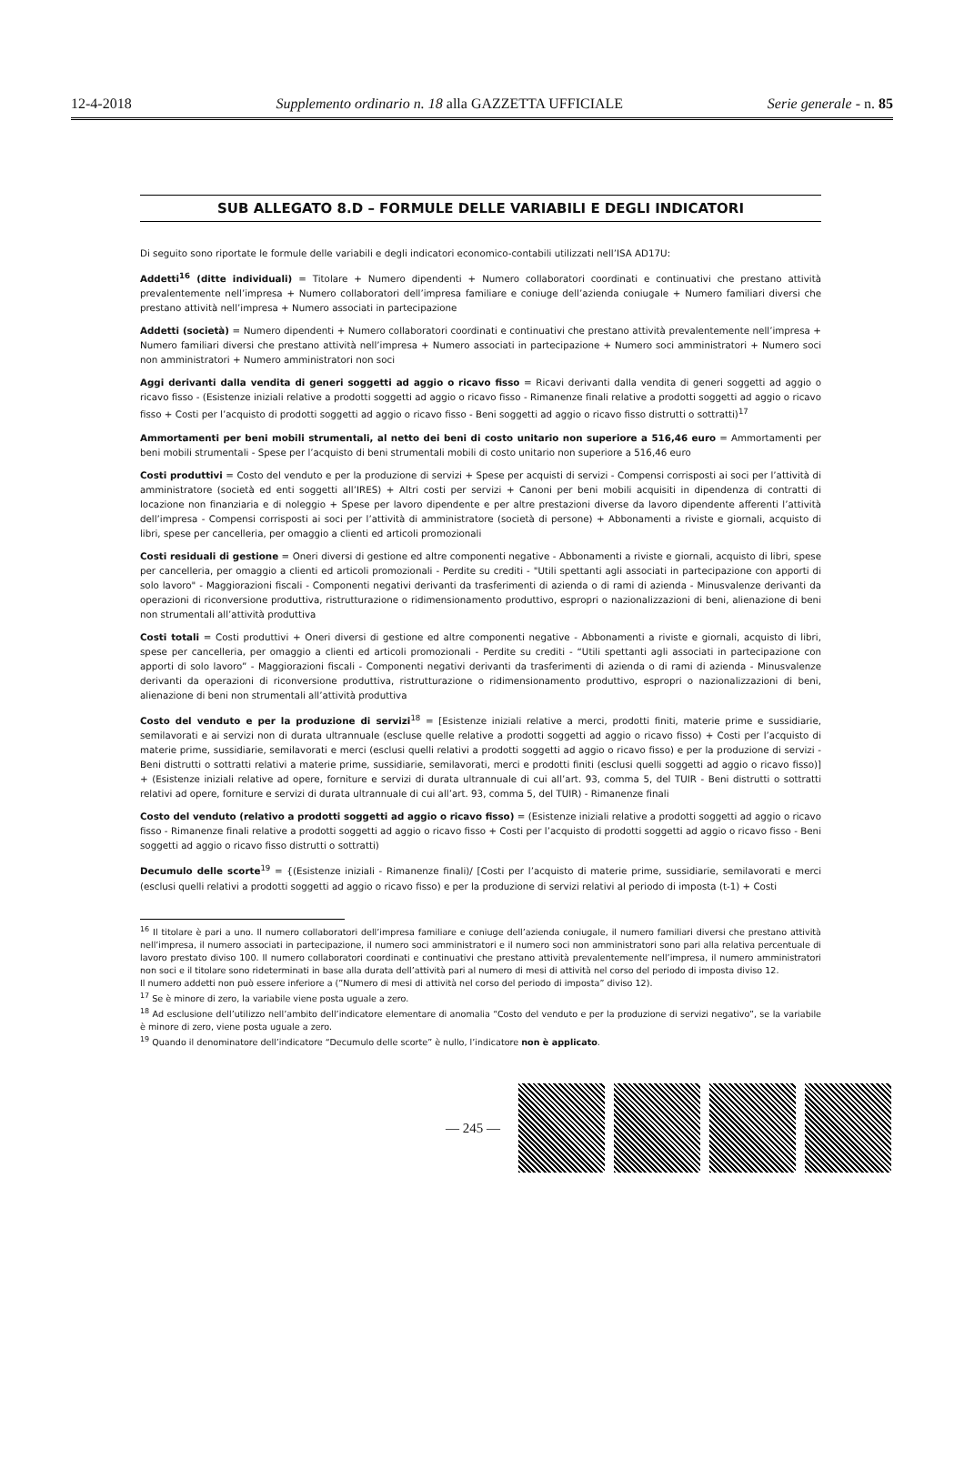12-4-2018 Supplemento ordinario n. 18 alla GAZZETTA UFFICIALE Serie generale - n. 85
SUB ALLEGATO 8.D – FORMULE DELLE VARIABILI E DEGLI INDICATORI
Di seguito sono riportate le formule delle variabili e degli indicatori economico-contabili utilizzati nell’ISA AD17U:
Addetti<sup>16</sup> (ditte individuali) = Titolare + Numero dipendenti + Numero collaboratori coordinati e continuativi che prestano attività prevalentemente nell’impresa + Numero collaboratori dell’impresa familiare e coniuge dell’azienda coniugale + Numero familiari diversi che prestano attività nell’impresa + Numero associati in partecipazione
Addetti (società) = Numero dipendenti + Numero collaboratori coordinati e continuativi che prestano attività prevalentemente nell’impresa + Numero familiari diversi che prestano attività nell’impresa + Numero associati in partecipazione + Numero soci amministratori + Numero soci non amministratori + Numero amministratori non soci
Aggi derivanti dalla vendita di generi soggetti ad aggio o ricavo fisso = Ricavi derivanti dalla vendita di generi soggetti ad aggio o ricavo fisso - (Esistenze iniziali relative a prodotti soggetti ad aggio o ricavo fisso - Rimanenze finali relative a prodotti soggetti ad aggio o ricavo fisso + Costi per l’acquisto di prodotti soggetti ad aggio o ricavo fisso - Beni soggetti ad aggio o ricavo fisso distrutti o sottratti)<sup>17</sup>
Ammortamenti per beni mobili strumentali, al netto dei beni di costo unitario non superiore a 516,46 euro = Ammortamenti per beni mobili strumentali - Spese per l’acquisto di beni strumentali mobili di costo unitario non superiore a 516,46 euro
Costi produttivi = Costo del venduto e per la produzione di servizi + Spese per acquisti di servizi - Compensi corrisposti ai soci per l’attività di amministratore (società ed enti soggetti all’IRES) + Altri costi per servizi + Canoni per beni mobili acquisiti in dipendenza di contratti di locazione non finanziaria e di noleggio + Spese per lavoro dipendente e per altre prestazioni diverse da lavoro dipendente afferenti l’attività dell’impresa - Compensi corrisposti ai soci per l’attività di amministratore (società di persone) + Abbonamenti a riviste e giornali, acquisto di libri, spese per cancelleria, per omaggio a clienti ed articoli promozionali
Costi residuali di gestione = Oneri diversi di gestione ed altre componenti negative - Abbonamenti a riviste e giornali, acquisto di libri, spese per cancelleria, per omaggio a clienti ed articoli promozionali - Perdite su crediti - "Utili spettanti agli associati in partecipazione con apporti di solo lavoro" - Maggiorazioni fiscali - Componenti negativi derivanti da trasferimenti di azienda o di rami di azienda - Minusvalenze derivanti da operazioni di riconversione produttiva, ristrutturazione o ridimensionamento produttivo, espropri o nazionalizzazioni di beni, alienazione di beni non strumentali all’attività produttiva
Costi totali = Costi produttivi + Oneri diversi di gestione ed altre componenti negative - Abbonamenti a riviste e giornali, acquisto di libri, spese per cancelleria, per omaggio a clienti ed articoli promozionali - Perdite su crediti - “Utili spettanti agli associati in partecipazione con apporti di solo lavoro” - Maggiorazioni fiscali - Componenti negativi derivanti da trasferimenti di azienda o di rami di azienda - Minusvalenze derivanti da operazioni di riconversione produttiva, ristrutturazione o ridimensionamento produttivo, espropri o nazionalizzazioni di beni, alienazione di beni non strumentali all’attività produttiva
Costo del venduto e per la produzione di servizi<sup>18</sup> = [Esistenze iniziali relative a merci, prodotti finiti, materie prime e sussidiarie, semilavorati e ai servizi non di durata ultrannuale (escluse quelle relative a prodotti soggetti ad aggio o ricavo fisso) + Costi per l’acquisto di materie prime, sussidiarie, semilavorati e merci (esclusi quelli relativi a prodotti soggetti ad aggio o ricavo fisso) e per la produzione di servizi - Beni distrutti o sottratti relativi a materie prime, sussidiarie, semilavorati, merci e prodotti finiti (esclusi quelli soggetti ad aggio o ricavo fisso)] + (Esistenze iniziali relative ad opere, forniture e servizi di durata ultrannuale di cui all’art. 93, comma 5, del TUIR - Beni distrutti o sottratti relativi ad opere, forniture e servizi di durata ultrannuale di cui all’art. 93, comma 5, del TUIR) - Rimanenze finali
Costo del venduto (relativo a prodotti soggetti ad aggio o ricavo fisso) = (Esistenze iniziali relative a prodotti soggetti ad aggio o ricavo fisso - Rimanenze finali relative a prodotti soggetti ad aggio o ricavo fisso + Costi per l’acquisto di prodotti soggetti ad aggio o ricavo fisso - Beni soggetti ad aggio o ricavo fisso distrutti o sottratti)
Decumulo delle scorte<sup>19</sup> = {(Esistenze iniziali - Rimanenze finali)/ [Costi per l’acquisto di materie prime, sussidiarie, semilavorati e merci (esclusi quelli relativi a prodotti soggetti ad aggio o ricavo fisso) e per la produzione di servizi relativi al periodo di imposta (t-1) + Costi
<sup>16</sup> Il titolare è pari a uno. Il numero collaboratori dell’impresa familiare e coniuge dell’azienda coniugale, il numero familiari diversi che prestano attività nell’impresa, il numero associati in partecipazione, il numero soci amministratori e il numero soci non amministratori sono pari alla relativa percentuale di lavoro prestato diviso 100. Il numero collaboratori coordinati e continuativi che prestano attività prevalentemente nell’impresa, il numero amministratori non soci e il titolare sono rideterminati in base alla durata dell’attività pari al numero di mesi di attività nel corso del periodo di imposta diviso 12.
Il numero addetti non può essere inferiore a (”Numero di mesi di attività nel corso del periodo di imposta” diviso 12).
<sup>17</sup> Se è minore di zero, la variabile viene posta uguale a zero.
<sup>18</sup> Ad esclusione dell’utilizzo nell’ambito dell’indicatore elementare di anomalia “Costo del venduto e per la produzione di servizi negativo”, se la variabile è minore di zero, viene posta uguale a zero.
<sup>19</sup> Quando il denominatore dell’indicatore “Decumulo delle scorte” è nullo, l’indicatore non è applicato.
— 245 —